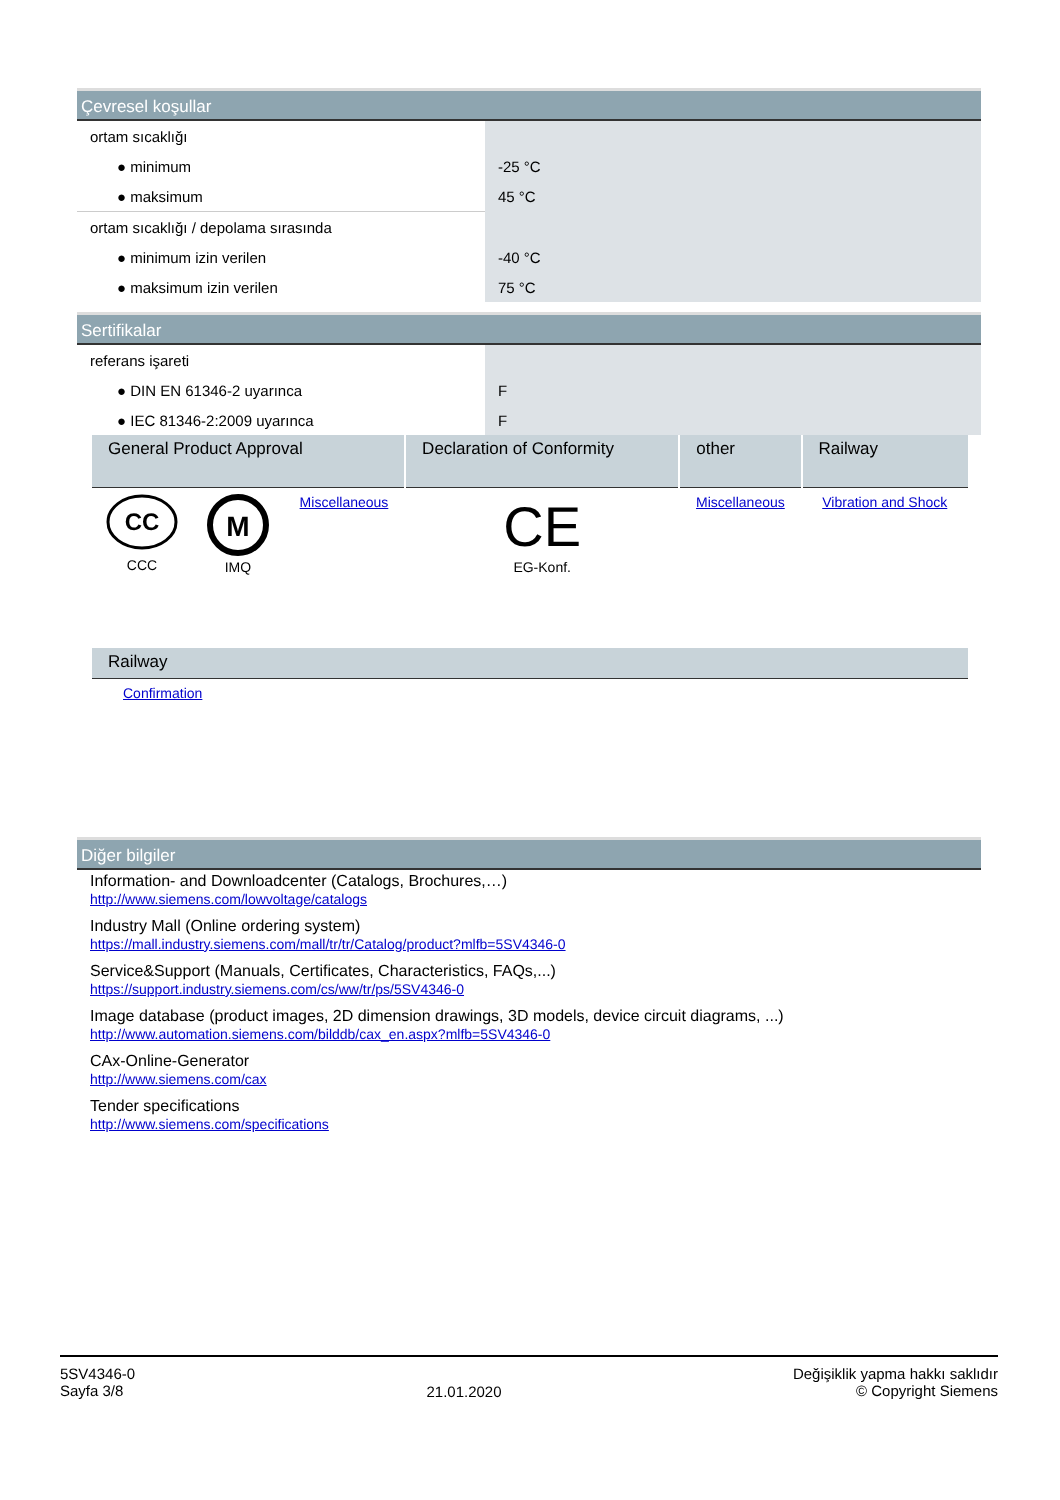Çevresel koşullar
| ortam sıcaklığı | |
| ● minimum | -25 °C |
| ● maksimum | 45 °C |
| ortam sıcaklığı / depolama sırasında | |
| ● minimum izin verilen | -40 °C |
| ● maksimum izin verilen | 75 °C |
Sertifikalar
| referans işareti | |
| ● DIN EN 61346-2 uyarınca | F |
| ● IEC 81346-2:2009 uyarınca | F |
| General Product Approval | | | Declaration of Conformity | other | Railway |
| --- | --- | --- | --- | --- | --- |
| CC CCC | M IMQ | Miscellaneous | CE EG-Konf. | Miscellaneous | Vibration and Shock |
| Railway |
| --- |
| Confirmation |
Diğer bilgiler
Information- and Downloadcenter (Catalogs, Brochures,…)
http://www.siemens.com/lowvoltage/catalogs
Industry Mall (Online ordering system)
https://mall.industry.siemens.com/mall/tr/tr/Catalog/product?mlfb=5SV4346-0
Service&Support (Manuals, Certificates, Characteristics, FAQs,...)
https://support.industry.siemens.com/cs/ww/tr/ps/5SV4346-0
Image database (product images, 2D dimension drawings, 3D models, device circuit diagrams, ...)
http://www.automation.siemens.com/bilddb/cax_en.aspx?mlfb=5SV4346-0
CAx-Online-Generator
http://www.siemens.com/cax
Tender specifications
http://www.siemens.com/specifications
5SV4346-0
Sayfa 3/8
21.01.2020
Değişiklik yapma hakkı saklıdır
© Copyright Siemens